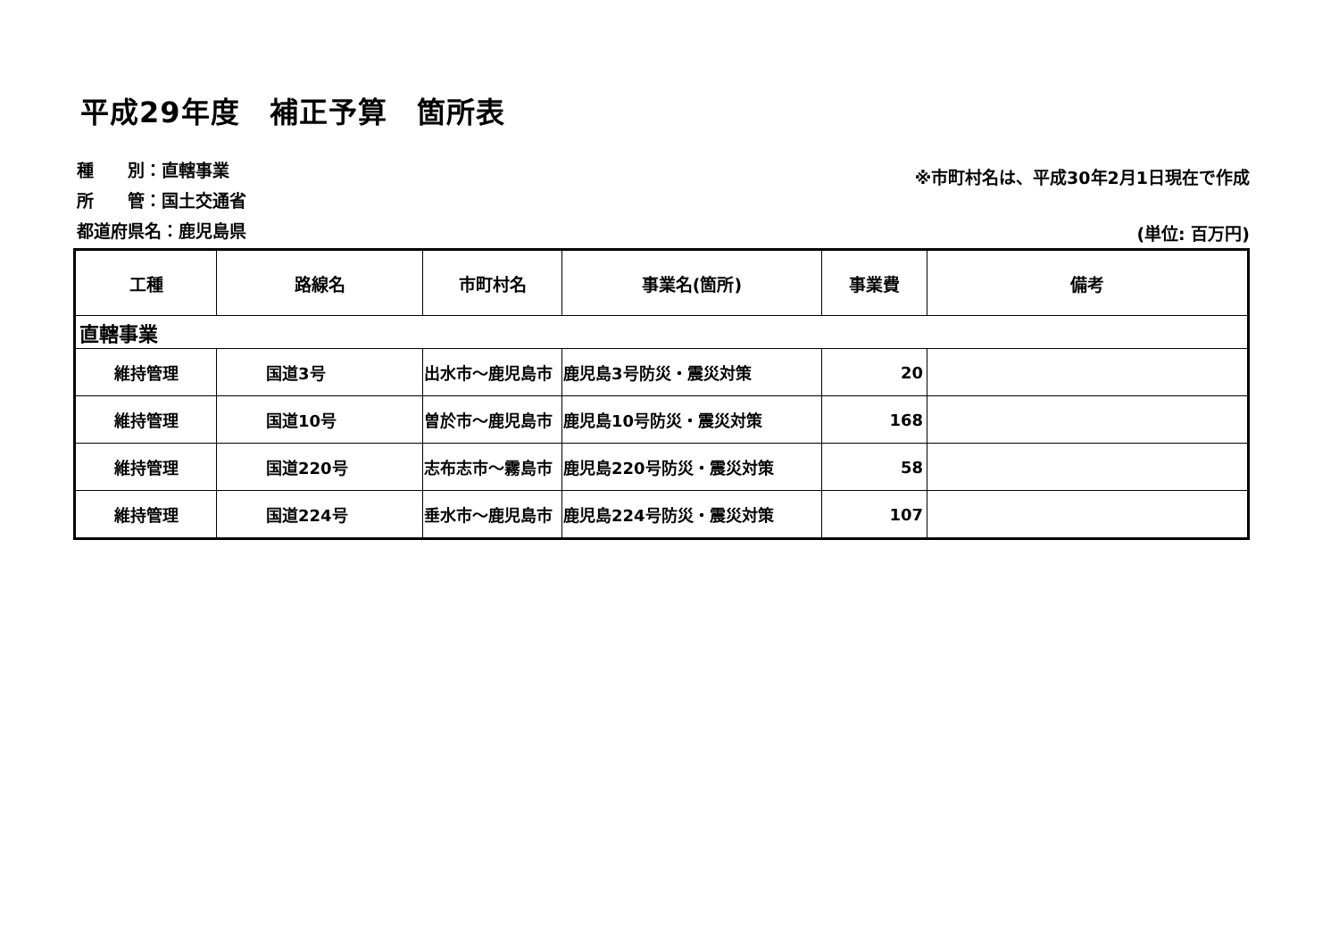平成29年度　補正予算　箇所表
種　　別：直轄事業
所　　管：国土交通省
都道府県名：鹿児島県
※市町村名は、平成30年2月1日現在で作成
(単位: 百万円)
| 工種 | 路線名 | 市町村名 | 事業名(箇所) | 事業費 | 備考 |
| --- | --- | --- | --- | --- | --- |
| 直轄事業 | | | | | |
| 維持管理 | 国道3号 | 出水市～鹿児島市 | 鹿児島3号防災・震災対策 | 20 | |
| 維持管理 | 国道10号 | 曽於市～鹿児島市 | 鹿児島10号防災・震災対策 | 168 | |
| 維持管理 | 国道220号 | 志布志市～霧島市 | 鹿児島220号防災・震災対策 | 58 | |
| 維持管理 | 国道224号 | 垂水市～鹿児島市 | 鹿児島224号防災・震災対策 | 107 | |